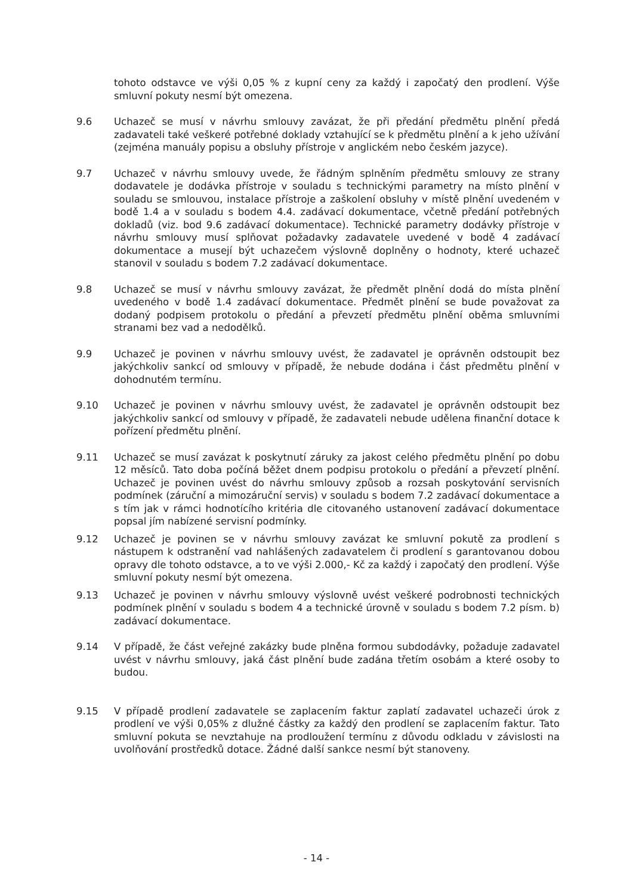tohoto odstavce ve výši 0,05 % z kupní ceny za každý i započatý den prodlení. Výše smluvní pokuty nesmí být omezena.
9.6 Uchazeč se musí v návrhu smlouvy zavázat, že při předání předmětu plnění předá zadavateli také veškeré potřebné doklady vztahující se k předmětu plnění a k jeho užívání (zejména manuály popisu a obsluhy přístroje v anglickém nebo českém jazyce).
9.7 Uchazeč v návrhu smlouvy uvede, že řádným splněním předmětu smlouvy ze strany dodavatele je dodávka přístroje v souladu s technickými parametry na místo plnění v souladu se smlouvou, instalace přístroje a zaškolení obsluhy v místě plnění uvedeném v bodě 1.4 a v souladu s bodem 4.4. zadávací dokumentace, včetně předání potřebných dokladů (viz. bod 9.6 zadávací dokumentace). Technické parametry dodávky přístroje v návrhu smlouvy musí splňovat požadavky zadavatele uvedené v bodě 4 zadávací dokumentace a musejí být uchazečem výslovně doplněny o hodnoty, které uchazeč stanovil v souladu s bodem 7.2 zadávací dokumentace.
9.8 Uchazeč se musí v návrhu smlouvy zavázat, že předmět plnění dodá do místa plnění uvedeného v bodě 1.4 zadávací dokumentace. Předmět plnění se bude považovat za dodaný podpisem protokolu o předání a převzetí předmětu plnění oběma smluvními stranami bez vad a nedodělků.
9.9 Uchazeč je povinen v návrhu smlouvy uvést, že zadavatel je oprávněn odstoupit bez jakýchkoliv sankcí od smlouvy v případě, že nebude dodána i část předmětu plnění v dohodnutém termínu.
9.10 Uchazeč je povinen v návrhu smlouvy uvést, že zadavatel je oprávněn odstoupit bez jakýchkoliv sankcí od smlouvy v případě, že zadavateli nebude udělena finanční dotace k pořízení předmětu plnění.
9.11 Uchazeč se musí zavázat k poskytnutí záruky za jakost celého předmětu plnění po dobu 12 měsíců. Tato doba počíná běžet dnem podpisu protokolu o předání a převzetí plnění. Uchazeč je povinen uvést do návrhu smlouvy způsob a rozsah poskytování servisních podmínek (záruční a mimozáruční servis) v souladu s bodem 7.2 zadávací dokumentace a s tím jak v rámci hodnotícího kritéria dle citovaného ustanovení zadávací dokumentace popsal jím nabízené servisní podmínky.
9.12 Uchazeč je povinen se v návrhu smlouvy zavázat ke smluvní pokutě za prodlení s nástupem k odstranění vad nahlášených zadavatelem či prodlení s garantovanou dobou opravy dle tohoto odstavce, a to ve výši 2.000,- Kč za každý i započatý den prodlení. Výše smluvní pokuty nesmí být omezena.
9.13 Uchazeč je povinen v návrhu smlouvy výslovně uvést veškeré podrobnosti technických podmínek plnění v souladu s bodem 4 a technické úrovně v souladu s bodem 7.2 písm. b) zadávací dokumentace.
9.14 V případě, že část veřejné zakázky bude plněna formou subdodávky, požaduje zadavatel uvést v návrhu smlouvy, jaká část plnění bude zadána třetím osobám a které osoby to budou.
9.15 V případě prodlení zadavatele se zaplacením faktur zaplatí zadavatel uchazeči úrok z prodlení ve výši 0,05% z dlužné částky za každý den prodlení se zaplacením faktur. Tato smluvní pokuta se nevztahuje na prodloužení termínu z důvodu odkladu v závislosti na uvolňování prostředků dotace. Žádné další sankce nesmí být stanoveny.
- 14 -